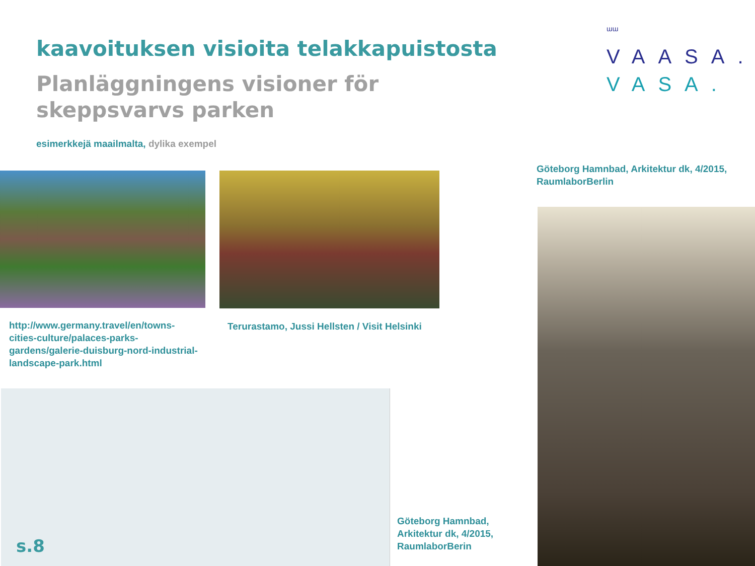kaavoituksen visioita telakkapuistosta
Planläggningens visioner för
skeppsvarvs parken
esimerkkejä maailmalta, dylika exempel
ɯɯ
VAASA.
VASA.
Göteborg Hamnbad, Arkitektur dk, 4/2015, RaumlaborBerlin
http://www.germany.travel/en/towns-cities-culture/palaces-parks-gardens/galerie-duisburg-nord-industrial-landscape-park.html
Terurastamo, Jussi Hellsten / Visit Helsinki
Göteborg Hamnbad, Arkitektur dk, 4/2015, RaumlaborBerin
s.8